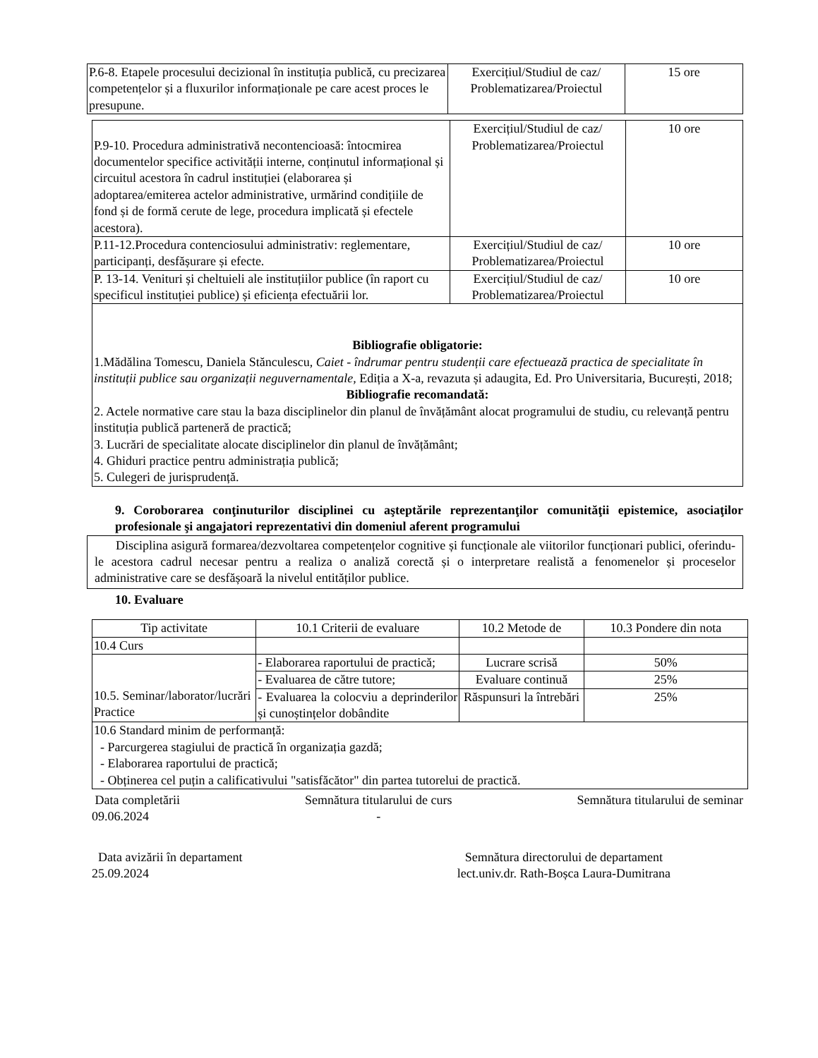| P.6-8. Etapele procesului decizional în instituția publică, cu precizarea competențelor și a fluxurilor informaționale pe care acest proces le presupune. | Exercițiul/Studiul de caz/ Problematizarea/Proiectul | 15 ore |
| P.9-10. Procedura administrativă necontencioasă: întocmirea documentelor specifice activității interne, conținutul informațional și circuitul acestora în cadrul instituției (elaborarea și adoptarea/emiterea actelor administrative, urmărind condițiile de fond și de formă cerute de lege, procedura implicată și efectele acestora). | Exercițiul/Studiul de caz/ Problematizarea/Proiectul | 10 ore |
| P.11-12.Procedura contenciosului administrativ: reglementare, participanți, desfășurare și efecte. | Exercițiul/Studiul de caz/ Problematizarea/Proiectul | 10 ore |
| P. 13-14. Venituri și cheltuieli ale instituțiilor publice (în raport cu specificul instituției publice) și eficiența efectuării lor. | Exercițiul/Studiul de caz/ Problematizarea/Proiectul | 10 ore |
| Bibliografie obligatorie: 1.Mădălina Tomescu, Daniela Stănculescu, Caiet - îndrumar pentru studenții care efectuează practica de specialitate în instituții publice sau organizații neguvernamentale , Ediția a X-a, revazuta și adaugita, Ed. Pro Universitaria, București, 2018; Bibliografie recomandată: 2. Actele normative care stau la baza disciplinelor din planul de învățământ alocat programului de studiu, cu relevanță pentru instituția publică parteneră de practică; 3. Lucrări de specialitate alocate disciplinelor din planul de învățământ; 4. Ghiduri practice pentru administrația publică; 5. Culegeri de jurisprudență. | | |
9. Coroborarea conţinuturilor disciplinei cu aşteptările reprezentanţilor comunităţii epistemice, asociaţilor profesionale şi angajatori reprezentativi din domeniul aferent programului
Disciplina asigură formarea/dezvoltarea competențelor cognitive și funcționale ale viitorilor funcționari publici, oferindu-le acestora cadrul necesar pentru a realiza o analiză corectă și o interpretare realistă a fenomenelor și proceselor administrative care se desfășoară la nivelul entităților publice.
10. Evaluare
| Tip activitate | 10.1 Criterii de evaluare | 10.2 Metode de | 10.3 Pondere din nota |
| --- | --- | --- | --- |
| 10.4 Curs | | | |
| 10.5. Seminar/laborator/lucrări Practice | - Elaborarea raportului de practică; | Lucrare scrisă | 50% |
| | - Evaluarea de către tutore; | Evaluare continuă | 25% |
| | - Evaluarea la colocviu a deprinderilor și cunoștințelor dobândite | Răspunsuri la întrebări | 25% |
| 10.6 Standard minim de performanță: - Parcurgerea stagiului de practică în organizația gazdă; - Elaborarea raportului de practică; - Obținerea cel puțin a calificativului "satisfăcător" din partea tutorelui de practică. | | | |
Data completării
09.06.2024
Semnătura titularului de curs
-
Semnătura titularului de seminar
Data avizării în departament
25.09.2024
Semnătura directorului de departament
lect.univ.dr. Rath-Boșca Laura-Dumitrana